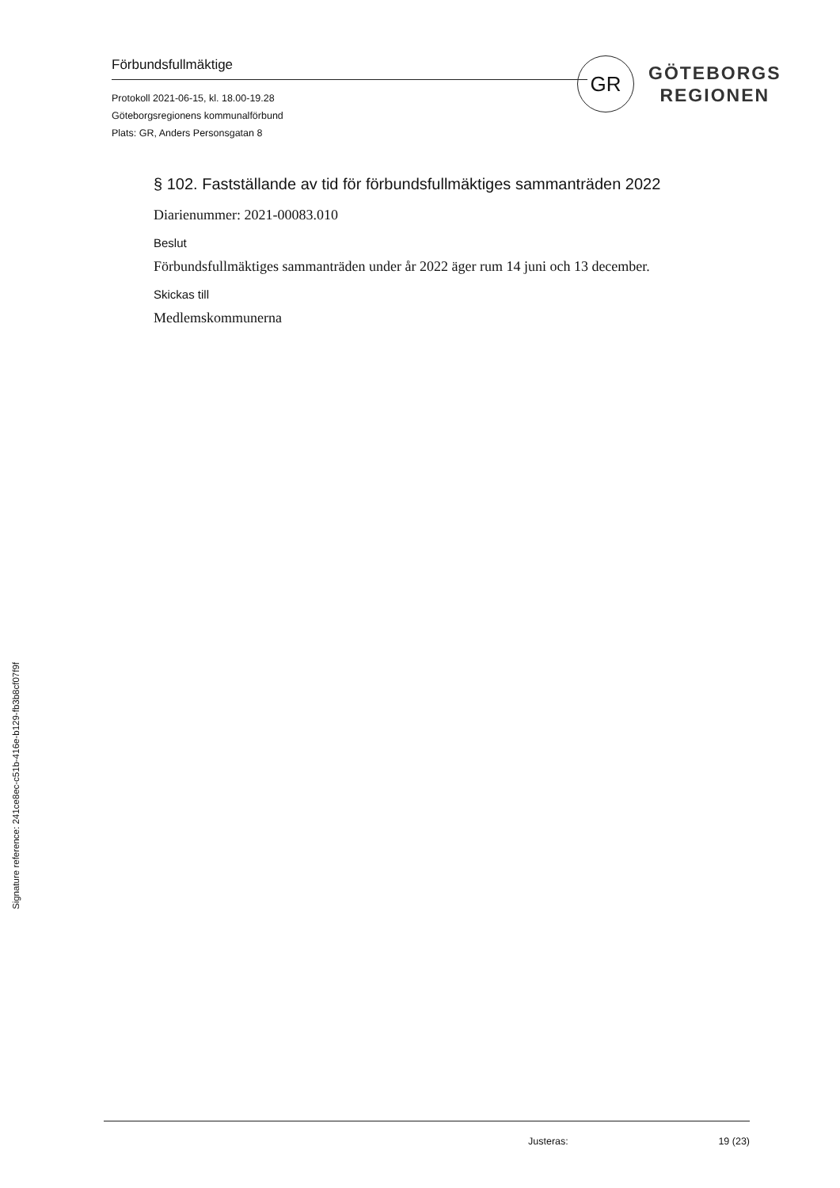Förbundsfullmäktige
Protokoll 2021-06-15, kl. 18.00-19.28
Göteborgsregionens kommunalförbund
Plats: GR, Anders Personsgatan 8
GR
GÖTEBORGS
REGIONEN
§ 102. Fastställande av tid för förbundsfullmäktiges sammanträden 2022
Diarienummer: 2021-00083.010
Beslut
Förbundsfullmäktiges sammanträden under år 2022 äger rum 14 juni och 13 december.
Skickas till
Medlemskommunerna
Justeras: 19 (23)
Signature reference: 241ce8ec-c51b-416e-b129-fb3b8cf07f9f